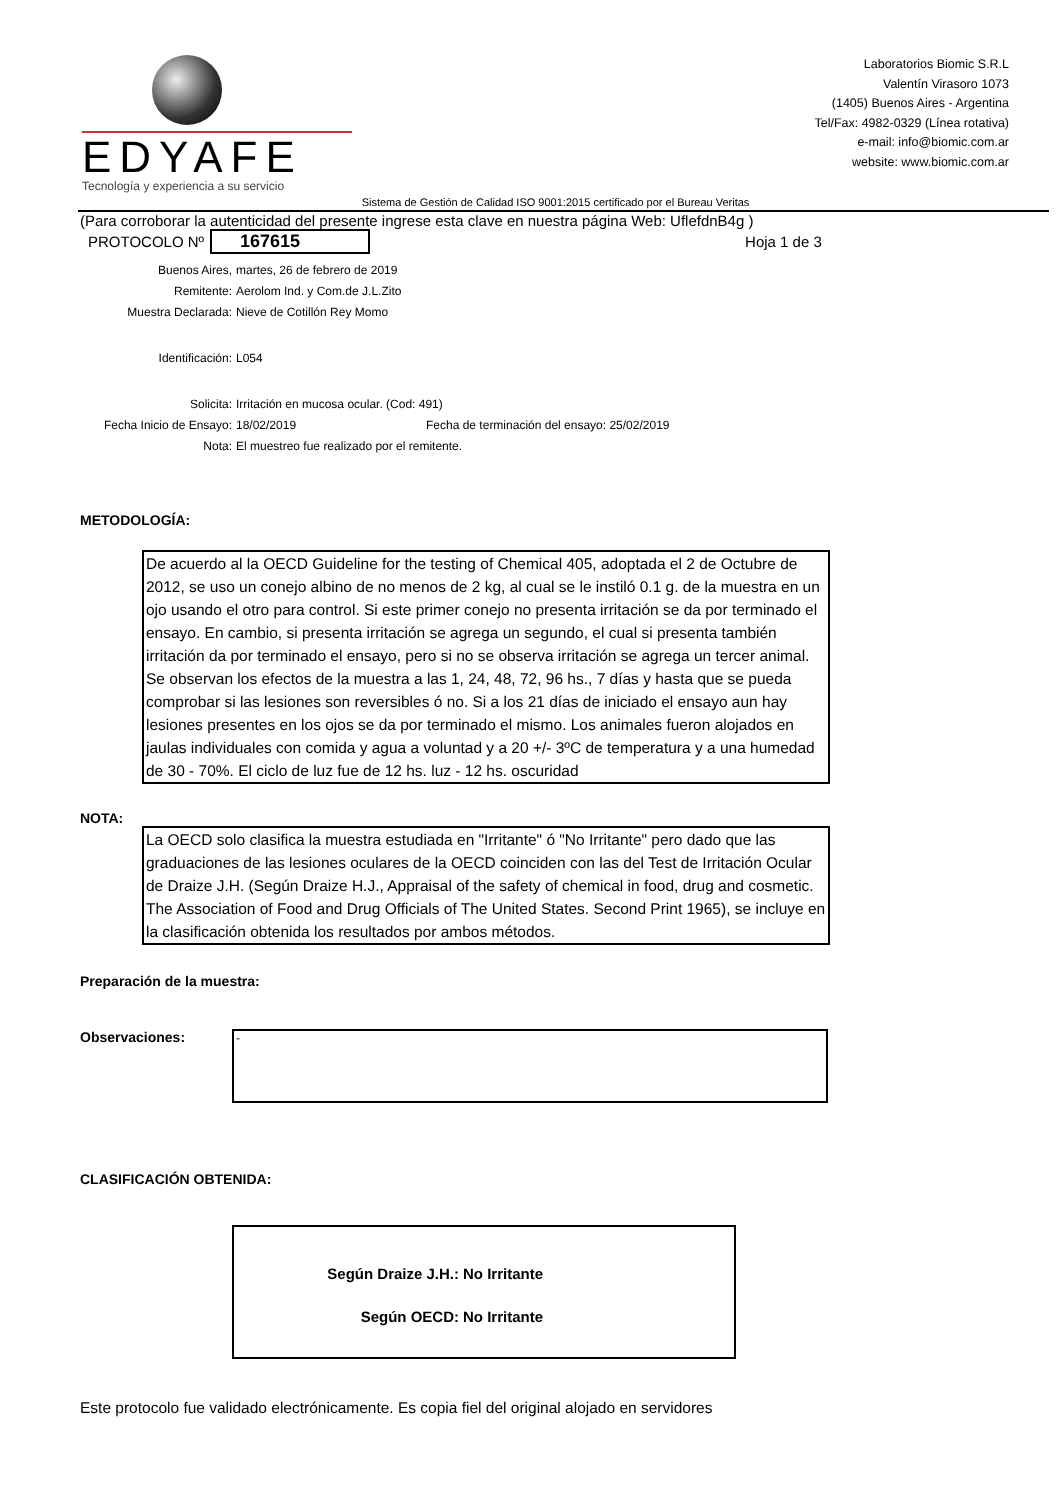EDYAFE
Tecnología y experiencia a su servicio
Laboratorios Biomic S.R.L
Valentín Virasoro 1073
(1405) Buenos Aires - Argentina
Tel/Fax: 4982-0329 (Línea rotativa)
e-mail: info@biomic.com.ar
website: www.biomic.com.ar
Sistema de Gestión de Calidad ISO 9001:2015 certificado por el Bureau Veritas
(Para corroborar la autenticidad del presente ingrese esta clave en nuestra página Web: UflefdnB4g )
PROTOCOLO Nº 167615 Hoja 1 de 3
Buenos Aires, martes, 26 de febrero de 2019
Remitente: Aerolom Ind. y Com.de J.L.Zito
Muestra Declarada: Nieve de Cotillón Rey Momo
Identificación: L054
Solicita: Irritación en mucosa ocular. (Cod: 491)
Fecha Inicio de Ensayo: 18/02/2019 Fecha de terminación del ensayo: 25/02/2019
Nota: El muestreo fue realizado por el remitente.
METODOLOGÍA:
De acuerdo al la OECD Guideline for the testing of Chemical 405, adoptada el 2 de Octubre de 2012, se uso un conejo albino de no menos de 2 kg, al cual se le instiló 0.1 g. de la muestra en un ojo usando el otro para control. Si este primer conejo no presenta irritación se da por terminado el ensayo. En cambio, si presenta irritación se agrega un segundo, el cual si presenta también irritación da por terminado el ensayo, pero si no se observa irritación se agrega un tercer animal. Se observan los efectos de la muestra a las 1, 24, 48, 72, 96 hs., 7 días y hasta que se pueda comprobar si las lesiones son reversibles ó no. Si a los 21 días de iniciado el ensayo aun hay lesiones presentes en los ojos se da por terminado el mismo. Los animales fueron alojados en jaulas individuales con comida y agua a voluntad y a 20 +/- 3ºC de temperatura y a una humedad de 30 - 70%. El ciclo de luz fue de 12 hs. luz - 12 hs. oscuridad
NOTA:
La OECD solo clasifica la muestra estudiada en "Irritante" ó "No Irritante" pero dado que las graduaciones de las lesiones oculares de la OECD coinciden con las del Test de Irritación Ocular de Draize J.H. (Según Draize H.J., Appraisal of the safety of chemical in food, drug and cosmetic. The Association of Food and Drug Officials of The United States. Second Print 1965), se incluye en la clasificación obtenida los resultados por ambos métodos.
Preparación de la muestra:
Observaciones:
-
CLASIFICACIÓN OBTENIDA:
Según Draize J.H.: No Irritante
Según OECD: No Irritante
Este protocolo fue validado electrónicamente. Es copia fiel del original alojado en servidores